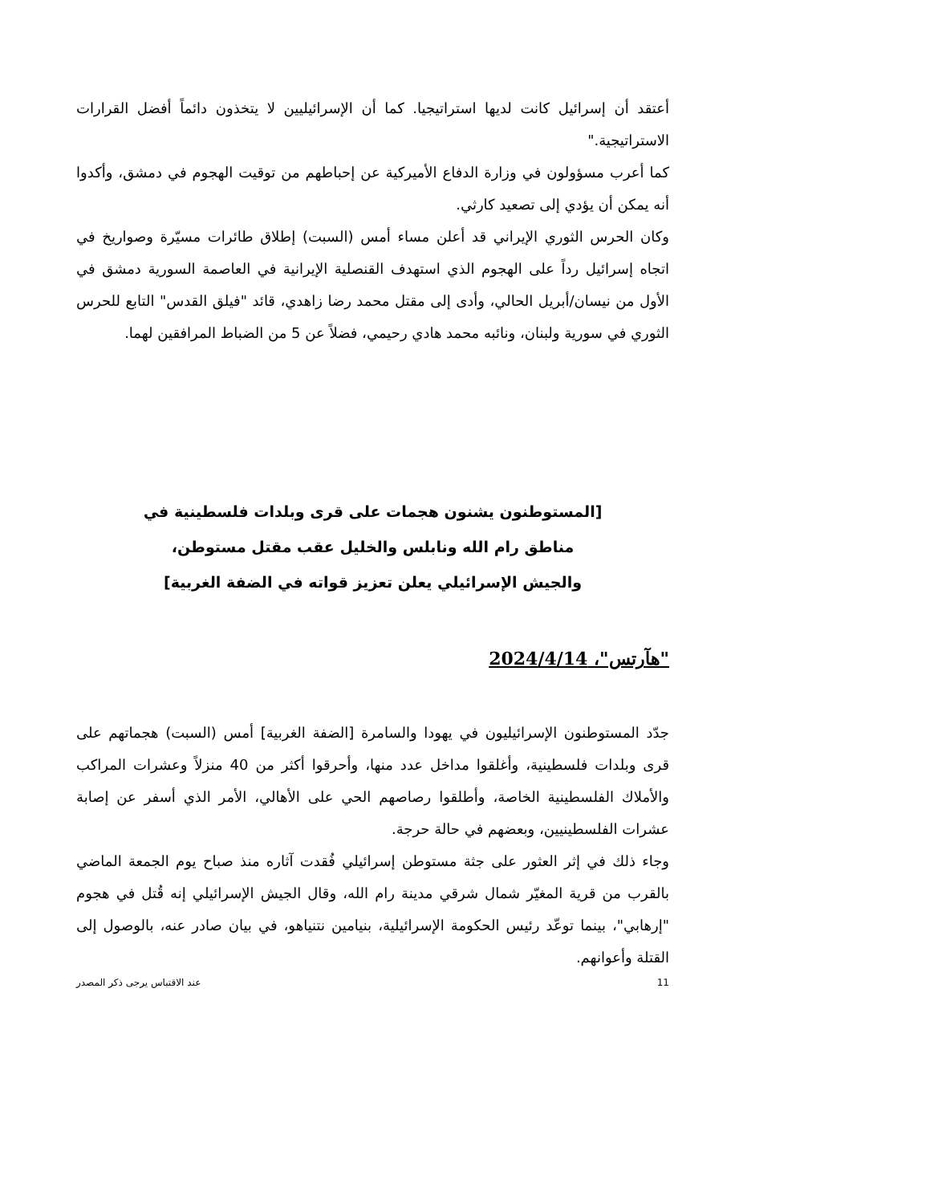أعتقد أن إسرائيل كانت لديها استراتيجيا. كما أن الإسرائيليين لا يتخذون دائماً أفضل القرارات الاستراتيجية."
كما أعرب مسؤولون في وزارة الدفاع الأميركية عن إحباطهم من توقيت الهجوم في دمشق، وأكدوا أنه يمكن أن يؤدي إلى تصعيد كارثي.
وكان الحرس الثوري الإيراني قد أعلن مساء أمس (السبت) إطلاق طائرات مسيّرة وصواريخ في اتجاه إسرائيل رداً على الهجوم الذي استهدف القنصلية الإيرانية في العاصمة السورية دمشق في الأول من نيسان/أبريل الحالي، وأدى إلى مقتل محمد رضا زاهدي، قائد "فيلق القدس" التابع للحرس الثوري في سورية ولبنان، ونائبه محمد هادي رحيمي، فضلاً عن 5 من الضباط المرافقين لهما.
[المستوطنون يشنون هجمات على قرى وبلدات فلسطينية في
مناطق رام الله ونابلس والخليل عقب مقتل مستوطن،
والجيش الإسرائيلي يعلن تعزيز قواته في الضفة الغربية]
"هآرتس"، 2024/4/14
جدّد المستوطنون الإسرائيليون في يهودا والسامرة [الضفة الغربية] أمس (السبت) هجماتهم على قرى وبلدات فلسطينية، وأغلقوا مداخل عدد منها، وأحرقوا أكثر من 40 منزلاً وعشرات المراكب والأملاك الفلسطينية الخاصة، وأطلقوا رصاصهم الحي على الأهالي، الأمر الذي أسفر عن إصابة عشرات الفلسطينيين، وبعضهم في حالة حرجة.
وجاء ذلك في إثر العثور على جثة مستوطن إسرائيلي فُقدت آثاره منذ صباح يوم الجمعة الماضي بالقرب من قرية المغيّر شمال شرقي مدينة رام الله، وقال الجيش الإسرائيلي إنه قُتل في هجوم "إرهابي"، بينما توعّد رئيس الحكومة الإسرائيلية، بنيامين نتنياهو، في بيان صادر عنه، بالوصول إلى القتلة وأعوانهم.
11 عند الاقتباس يرجى ذكر المصدر